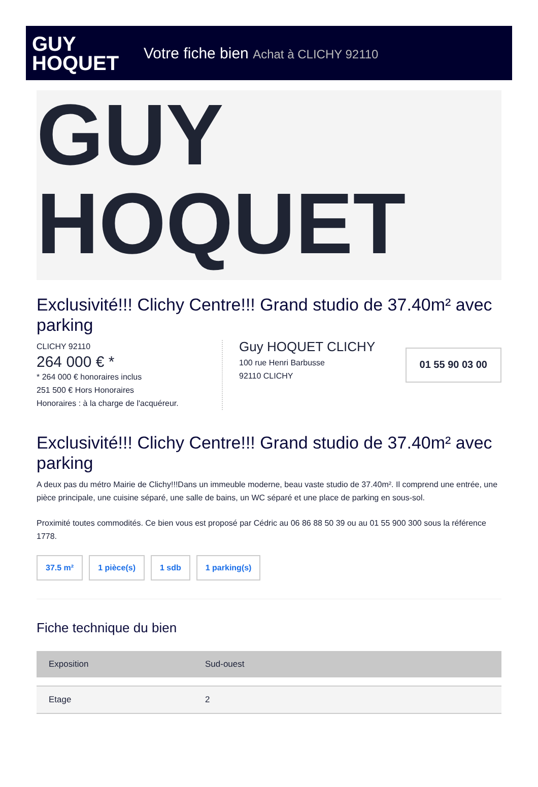GUY
HOQUET
Votre fiche bien Achat à CLICHY 92110
GUY
HOQUET
Exclusivité!!! Clichy Centre!!! Grand studio de 37.40m² avec parking
CLICHY 92110
264 000 € *
* 264 000 € honoraires inclus
251 500 € Hors Honoraires
Honoraires : à la charge de l'acquéreur.
Guy HOQUET CLICHY
100 rue Henri Barbusse
92110 CLICHY
01 55 90 03 00
Exclusivité!!! Clichy Centre!!! Grand studio de 37.40m² avec parking
A deux pas du métro Mairie de Clichy!!!Dans un immeuble moderne, beau vaste studio de 37.40m². Il comprend une entrée, une pièce principale, une cuisine séparé, une salle de bains, un WC séparé et une place de parking en sous-sol.
Proximité toutes commodités. Ce bien vous est proposé par Cédric au 06 86 88 50 39 ou au 01 55 900 300 sous la référence 1778.
37.5 m² 1 pièce(s) 1 sdb 1 parking(s)
Fiche technique du bien
| Exposition | Sud-ouest |
| Etage | 2 |